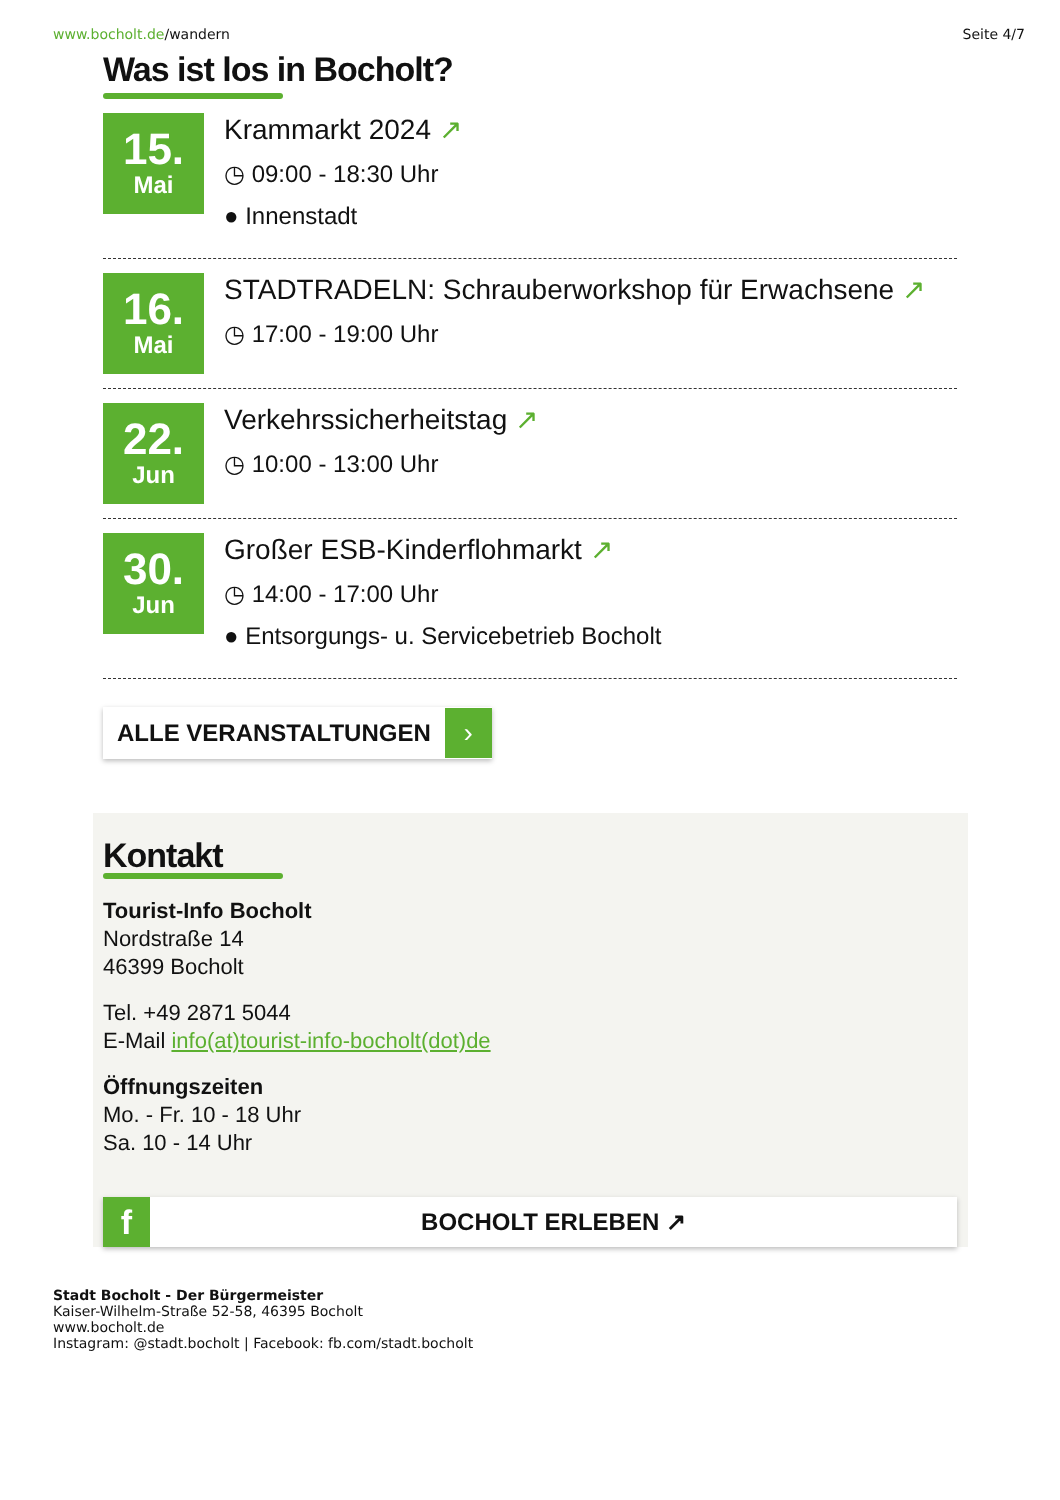www.bocholt.de/wandern Seite 4/7
Was ist los in Bocholt?
15.
Mai
Krammarkt 2024 ↗
◷ 09:00 - 18:30 Uhr
● Innenstadt
16.
Mai
STADTRADELN: Schrauberworkshop für Erwachsene ↗
◷ 17:00 - 19:00 Uhr
22.
Jun
Verkehrssicherheitstag ↗
◷ 10:00 - 13:00 Uhr
30.
Jun
Großer ESB-Kinderflohmarkt ↗
◷ 14:00 - 17:00 Uhr
● Entsorgungs- u. Servicebetrieb Bocholt
ALLE VERANSTALTUNGEN ›
Kontakt
Tourist-Info Bocholt
Nordstraße 14
46399 Bocholt
Tel. +49 2871 5044
E-Mail info(at)tourist-info-bocholt(dot)de
Öffnungszeiten
Mo. - Fr. 10 - 18 Uhr
Sa. 10 - 14 Uhr
f BOCHOLT ERLEBEN ↗
Stadt Bocholt - Der Bürgermeister
Kaiser-Wilhelm-Straße 52-58, 46395 Bocholt
www.bocholt.de
Instagram: @stadt.bocholt | Facebook: fb.com/stadt.bocholt